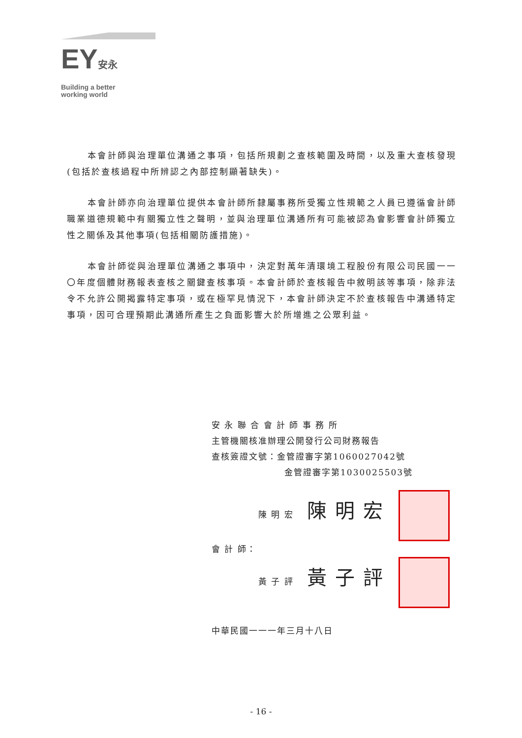EY安永
Building a better working world
本會計師與治理單位溝通之事項，包括所規劃之查核範圍及時間，以及重大查核發現(包括於查核過程中所辨認之內部控制顯著缺失)。
本會計師亦向治理單位提供本會計師所隸屬事務所受獨立性規範之人員已遵循會計師職業道德規範中有關獨立性之聲明，並與治理單位溝通所有可能被認為會影響會計師獨立性之關係及其他事項(包括相關防護措施)。
本會計師從與治理單位溝通之事項中，決定對萬年清環境工程股份有限公司民國一一〇年度個體財務報表查核之關鍵查核事項。本會計師於查核報告中敘明該等事項，除非法令不允許公開揭露特定事項，或在極罕見情況下，本會計師決定不於查核報告中溝通特定事項，因可合理預期此溝通所產生之負面影響大於所增進之公眾利益。
安 永 聯 合 會 計 師 事 務 所
主管機關核准辦理公開發行公司財務報告
查核簽證文號：金管證審字第1060027042號
金管證審字第1030025503號
陳 明 宏 陳 明 宏
會 計 師：
黃 子 評 黃 子 評
中華民國一一一年三月十八日
- 16 -